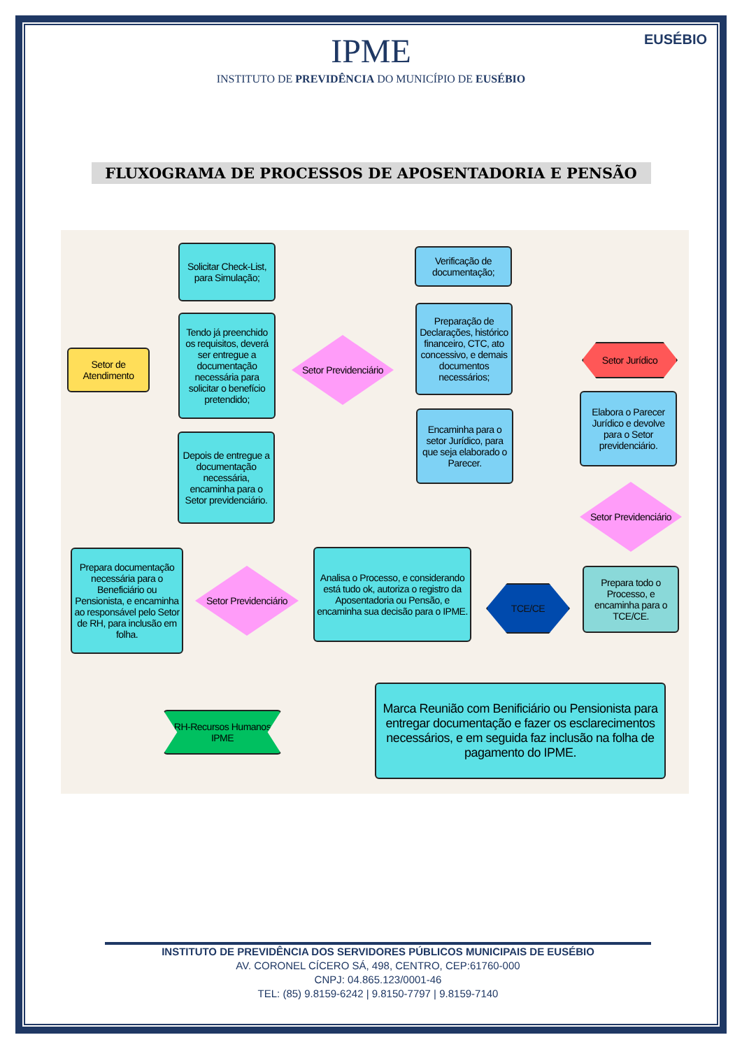IPME
INSTITUTO DE PREVIDÊNCIA DO MUNICÍPIO DE EUSÉBIO
EUSÉBIO
FLUXOGRAMA DE PROCESSOS DE APOSENTADORIA E PENSÃO
Setor de Atendimento
Solicitar Check-List, para Simulação;
Tendo já preenchido os requisitos, deverá ser entregue a documentação necessária para solicitar o benefício pretendido;
Depois de entregue a documentação necessária, encaminha para o Setor previdenciário.
Setor Previdenciário
Verificação de documentação;
Preparação de Declarações, histórico financeiro, CTC, ato concessivo, e demais documentos necessários;
Encaminha para o setor Jurídico, para que seja elaborado o Parecer.
Setor Jurídico
Elabora o Parecer Jurídico e devolve para o Setor previdenciário.
Setor Previdenciário
Prepara todo o Processo, e encaminha para o TCE/CE.
TCE/CE
Analisa o Processo, e considerando está tudo ok, autoriza o registro da Aposentadoria ou Pensão, e encaminha sua decisão para o IPME.
Setor Previdenciário
Prepara documentação necessária para o Beneficiário ou Pensionista, e encaminha ao responsável pelo Setor de RH, para inclusão em folha.
RH-Recursos Humanos IPME
Marca Reunião com Benificiário ou Pensionista para entregar documentação e fazer os esclarecimentos necessários, e em seguida faz inclusão na folha de pagamento do IPME.
INSTITUTO DE PREVIDÊNCIA DOS SERVIDORES PÚBLICOS MUNICIPAIS DE EUSÉBIO
AV. CORONEL CÍCERO SÁ, 498, CENTRO, CEP:61760-000
CNPJ: 04.865.123/0001-46
TEL: (85) 9.8159-6242 | 9.8150-7797 | 9.8159-7140